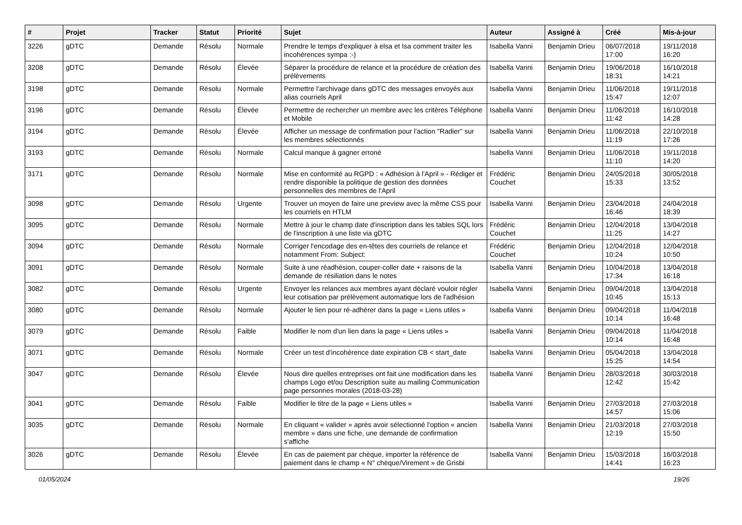| # | Projet | Tracker | Statut | Priorité | Sujet | Auteur | Assigné à | Créé | Mis-à-jour |
| --- | --- | --- | --- | --- | --- | --- | --- | --- | --- |
| 3226 | gDTC | Demande | Résolu | Normale | Prendre le temps d'expliquer à elsa et Isa comment traiter les incohérences sympa :-) | Isabella Vanni | Benjamin Drieu | 06/07/2018 17:00 | 19/11/2018 16:20 |
| 3208 | gDTC | Demande | Résolu | Élevée | Séparer la procédure de relance et la procédure de création des prélèvements | Isabella Vanni | Benjamin Drieu | 19/06/2018 18:31 | 16/10/2018 14:21 |
| 3198 | gDTC | Demande | Résolu | Normale | Permettre l'archivage dans gDTC des messages envoyés aux alias courriels April | Isabella Vanni | Benjamin Drieu | 11/06/2018 15:47 | 19/11/2018 12:07 |
| 3196 | gDTC | Demande | Résolu | Élevée | Permettre de rechercher un membre avec les critères Téléphone et Mobile | Isabella Vanni | Benjamin Drieu | 11/06/2018 11:42 | 16/10/2018 14:28 |
| 3194 | gDTC | Demande | Résolu | Élevée | Afficher un message de confirmation pour l'action "Radier" sur les membres sélectionnés | Isabella Vanni | Benjamin Drieu | 11/06/2018 11:19 | 22/10/2018 17:26 |
| 3193 | gDTC | Demande | Résolu | Normale | Calcul manque à gagner erroné | Isabella Vanni | Benjamin Drieu | 11/06/2018 11:10 | 19/11/2018 14:20 |
| 3171 | gDTC | Demande | Résolu | Normale | Mise en conformité au RGPD : « Adhésion à l'April » - Rédiger et rendre disponible la politique de gestion des données personnelles des membres de l'April | Frédéric Couchet | Benjamin Drieu | 24/05/2018 15:33 | 30/05/2018 13:52 |
| 3098 | gDTC | Demande | Résolu | Urgente | Trouver un moyen de faire une preview avec la même CSS pour les courriels en HTLM | Isabella Vanni | Benjamin Drieu | 23/04/2018 16:46 | 24/04/2018 18:39 |
| 3095 | gDTC | Demande | Résolu | Normale | Mettre à jour le champ date d'inscription dans les tables SQL lors de l'inscription à une liste via gDTC | Frédéric Couchet | Benjamin Drieu | 12/04/2018 11:25 | 13/04/2018 14:27 |
| 3094 | gDTC | Demande | Résolu | Normale | Corriger l'encodage des en-têtes des courriels de relance et notamment From: Subject: | Frédéric Couchet | Benjamin Drieu | 12/04/2018 10:24 | 12/04/2018 10:50 |
| 3091 | gDTC | Demande | Résolu | Normale | Suite à une réadhésion, couper-coller date + raisons de la demande de résiliation dans le notes | Isabella Vanni | Benjamin Drieu | 10/04/2018 17:34 | 13/04/2018 16:18 |
| 3082 | gDTC | Demande | Résolu | Urgente | Envoyer les relances aux membres ayant déclaré vouloir régler leur cotisation par prélèvement automatique lors de l'adhésion | Isabella Vanni | Benjamin Drieu | 09/04/2018 10:45 | 13/04/2018 15:13 |
| 3080 | gDTC | Demande | Résolu | Normale | Ajouter le lien pour ré-adhérer dans la page « Liens utiles » | Isabella Vanni | Benjamin Drieu | 09/04/2018 10:14 | 11/04/2018 16:48 |
| 3079 | gDTC | Demande | Résolu | Faible | Modifier le nom d'un lien dans la page « Liens utiles » | Isabella Vanni | Benjamin Drieu | 09/04/2018 10:14 | 11/04/2018 16:48 |
| 3071 | gDTC | Demande | Résolu | Normale | Créer un test d'incohérence date expiration CB < start_date | Isabella Vanni | Benjamin Drieu | 05/04/2018 15:25 | 13/04/2018 14:54 |
| 3047 | gDTC | Demande | Résolu | Élevée | Nous dire quelles entreprises ont fait une modification dans les champs Logo et/ou Description suite au mailing Communication page personnes morales (2018-03-28) | Isabella Vanni | Benjamin Drieu | 28/03/2018 12:42 | 30/03/2018 15:42 |
| 3041 | gDTC | Demande | Résolu | Faible | Modifier le titre de la page « Liens utiles » | Isabella Vanni | Benjamin Drieu | 27/03/2018 14:57 | 27/03/2018 15:06 |
| 3035 | gDTC | Demande | Résolu | Normale | En cliquant « valider » après avoir sélectionné l'option « ancien membre » dans une fiche, une demande de confirmation s'affiche | Isabella Vanni | Benjamin Drieu | 21/03/2018 12:19 | 27/03/2018 15:50 |
| 3026 | gDTC | Demande | Résolu | Élevée | En cas de paiement par chèque, importer la référence de paiement dans le champ « N° chèque/Virement » de Grisbi | Isabella Vanni | Benjamin Drieu | 15/03/2018 14:41 | 16/03/2018 16:23 |
01/05/2024 19/26